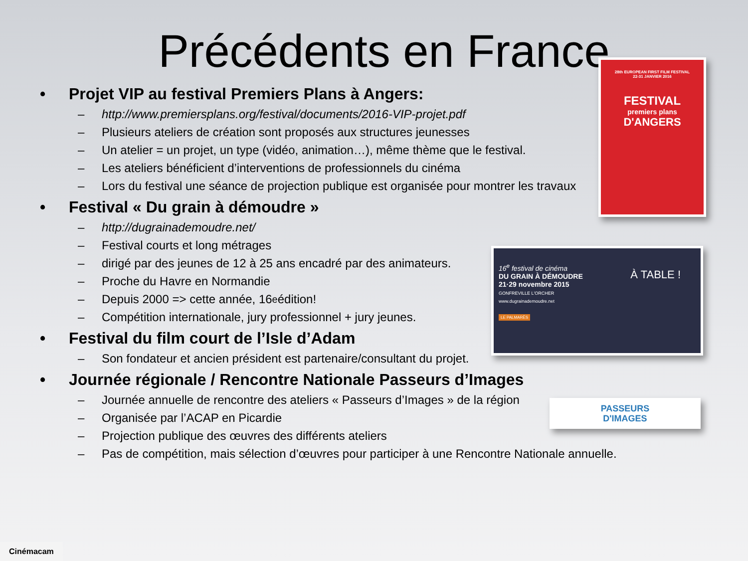Précédents en France
• Projet VIP au festival Premiers Plans à Angers:
– http://www.premiersplans.org/festival/documents/2016-VIP-projet.pdf
– Plusieurs ateliers de création sont proposés aux structures jeunesses
– Un atelier = un projet, un type (vidéo, animation…), même thème que le festival.
– Les ateliers bénéficient d’interventions de professionnels du cinéma
– Lors du festival une séance de projection publique est organisée pour montrer les travaux
• Festival « Du grain à démoudre »
– http://dugrainademoudre.net/
– Festival courts et long métrages
– dirigé par des jeunes de 12 à 25 ans encadré par des animateurs.
– Proche du Havre en Normandie
– Depuis 2000 => cette année, 16<sup>e</sup> édition!
– Compétition internationale, jury professionnel + jury jeunes.
• Festival du film court de l’Isle d’Adam
– Son fondateur et ancien président est partenaire/consultant du projet.
• Journée régionale / Rencontre Nationale Passeurs d’Images
– Journée annuelle de rencontre des ateliers « Passeurs d’Images » de la région
– Organisée par l’ACAP en Picardie
– Projection publique des œuvres des différents ateliers
– Pas de compétition, mais sélection d’œuvres pour participer à une Rencontre Nationale annuelle.
28th EUROPEAN FIRST FILM FESTIVAL
22-31 JANVIER 2016
FESTIVAL
premiers plans
D'ANGERS
16<sup>e</sup> festival de cinéma
DU GRAIN À DÉMOUDRE
21·29 novembre 2015
GONFREVILLE L'ORCHER
www.dugrainademoudre.net
LE PALMARÈS
À TABLE !
PASSEURS
D'IMAGES
Cinémacam